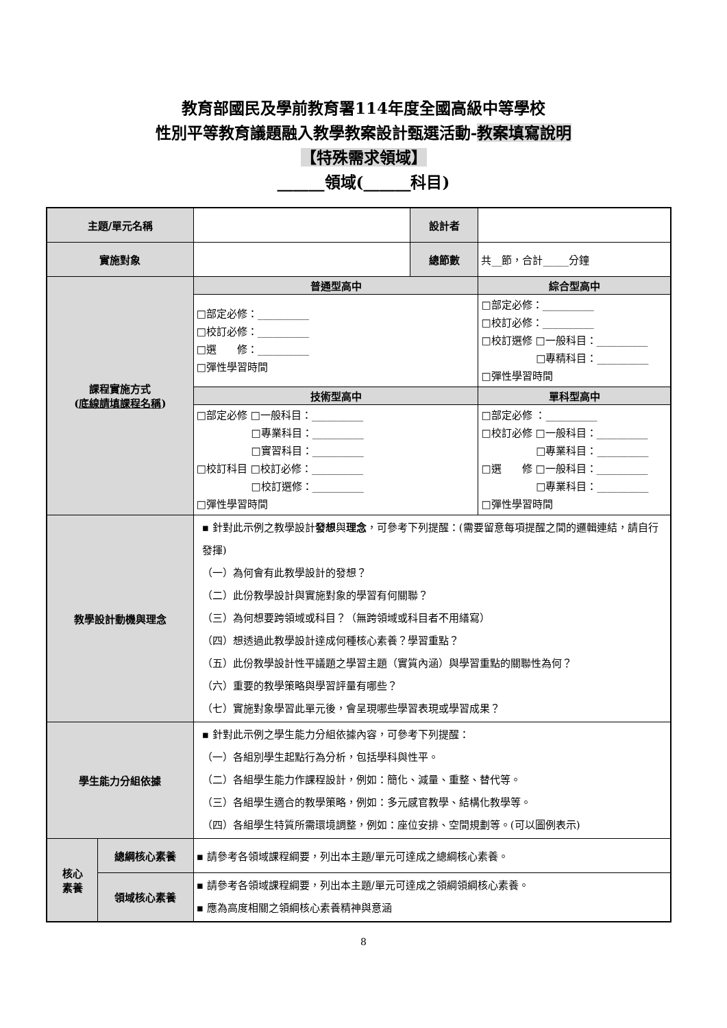教育部國民及學前教育署114年度全國高級中等學校
性別平等教育議題融入教學教案設計甄選活動-教案填寫說明
【特殊需求領域】
______領域(______科目)
| 主題/單元名稱 | | | 設計者 | |
| 實施對象 | | | 總節數 | 共__節，合計_____分鐘 |
| 課程實施方式 ( 底線請填課程名稱 ) | | 普通型高中 | | 綜合型高中 |
| | | □部定必修：__________ □校訂必修：__________ □選 修：__________ □彈性學習時間 | | □部定必修：__________ □校訂必修：__________ □校訂選修 □一般科目：__________ □專精科目：__________ □彈性學習時間 |
| | | 技術型高中 | | 單科型高中 |
| | | □部定必修 □一般科目：__________ □專業科目：__________ □實習科目：__________ □校訂科目 □校訂必修：__________ □校訂選修：__________ □彈性學習時間 | | □部定必修 ：__________ □校訂必修 □一般科目：__________ □專業科目：__________ □選 修 □一般科目：__________ □專業科目：__________ □彈性學習時間 |
| 教學設計動機與理念 | | ▪ 針對此示例之教學設計 發想 與 理念 ，可參考下列提醒：(需要留意每項提醒之間的邏輯連結，請自行發揮) （一）為何會有此教學設計的發想？ （二）此份教學設計與實施對象的學習有何關聯？ （三）為何想要跨領域或科目？（無跨領域或科目者不用繕寫） （四）想透過此教學設計達成何種核心素養？學習重點？ （五）此份教學設計性平議題之學習主題（實質內涵）與學習重點的關聯性為何？ （六）重要的教學策略與學習評量有哪些？ （七）實施對象學習此單元後，會呈現哪些學習表現或學習成果？ | | |
| 學生能力分組依據 | | ▪ 針對此示例之學生能力分組依據內容，可參考下列提醒： （一）各組別學生起點行為分析，包括學科與性平。 （二）各組學生能力作課程設計，例如：簡化、減量、重整、替代等。 （三）各組學生適合的教學策略，例如：多元感官教學、結構化教學等。 （四）各組學生特質所需環境調整，例如：座位安排、空間規劃等。(可以圖例表示) | | |
| 核心 素養 | 總綱核心素養 | ▪ 請參考各領域課程綱要，列出本主題/單元可達成之總綱核心素養。 | | |
| | 領域核心素養 | ▪ 請參考各領域課程綱要，列出本主題/單元可達成之領綱領綱核心素養。 ▪ 應為高度相關之領綱核心素養精神與意涵 | | |
8